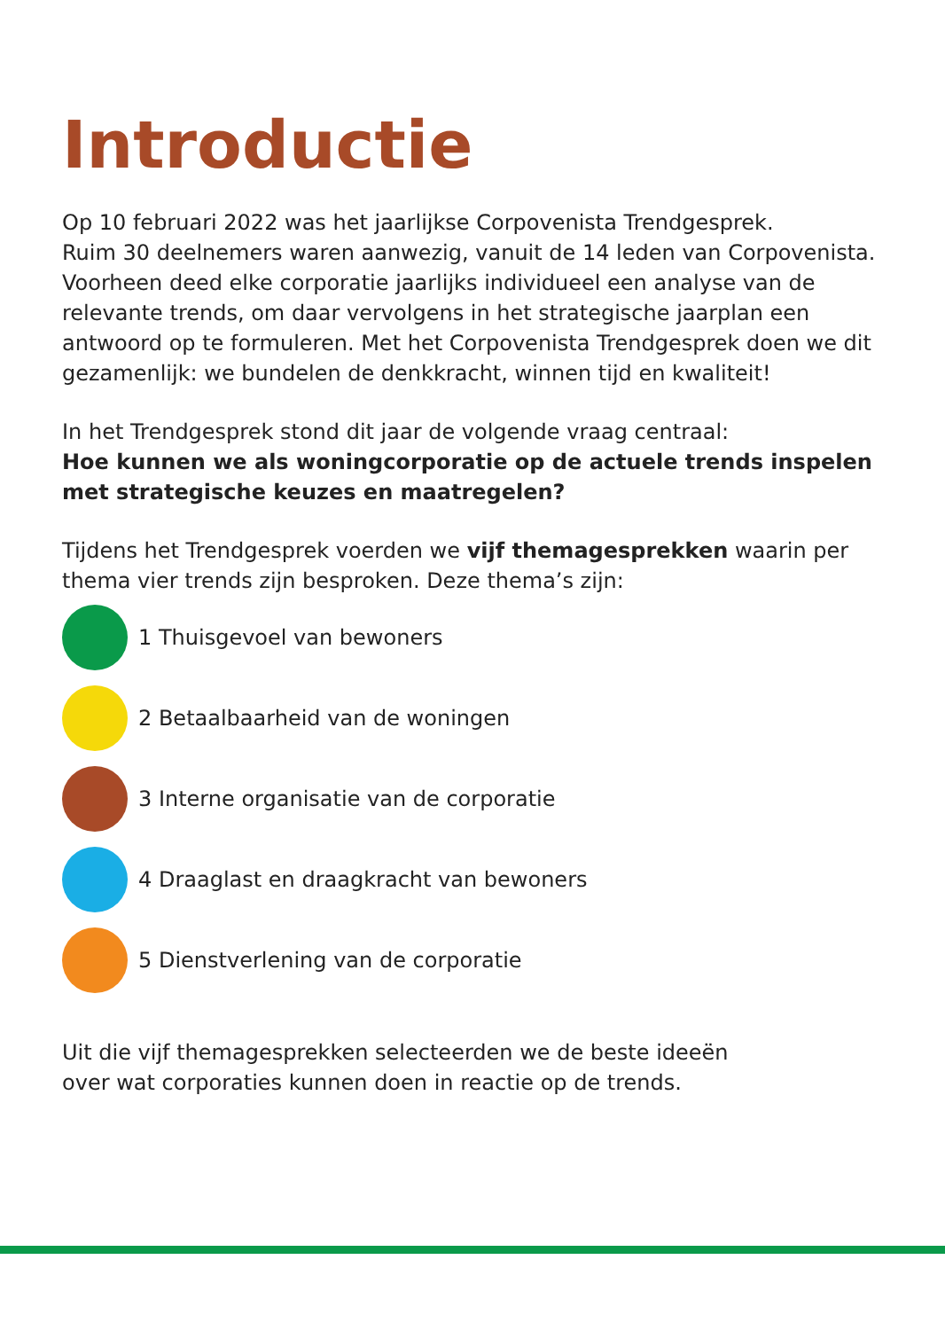Introductie
Op 10 februari 2022 was het jaarlijkse Corpovenista Trendgesprek.
Ruim 30 deelnemers waren aanwezig, vanuit de 14 leden van Corpovenista. Voorheen deed elke corporatie jaarlijks individueel een analyse van de relevante trends, om daar vervolgens in het strategische jaarplan een antwoord op te formuleren. Met het Corpovenista Trendgesprek doen we dit gezamenlijk: we bundelen de denkkracht, winnen tijd en kwaliteit!
In het Trendgesprek stond dit jaar de volgende vraag centraal:
Hoe kunnen we als woningcorporatie op de actuele trends inspelen met strategische keuzes en maatregelen?
Tijdens het Trendgesprek voerden we vijf themagesprekken waarin per thema vier trends zijn besproken. Deze thema’s zijn:
1 Thuisgevoel van bewoners
2 Betaalbaarheid van de woningen
3 Interne organisatie van de corporatie
4 Draaglast en draagkracht van bewoners
5 Dienstverlening van de corporatie
Uit die vijf themagesprekken selecteerden we de beste ideeën
over wat corporaties kunnen doen in reactie op de trends.